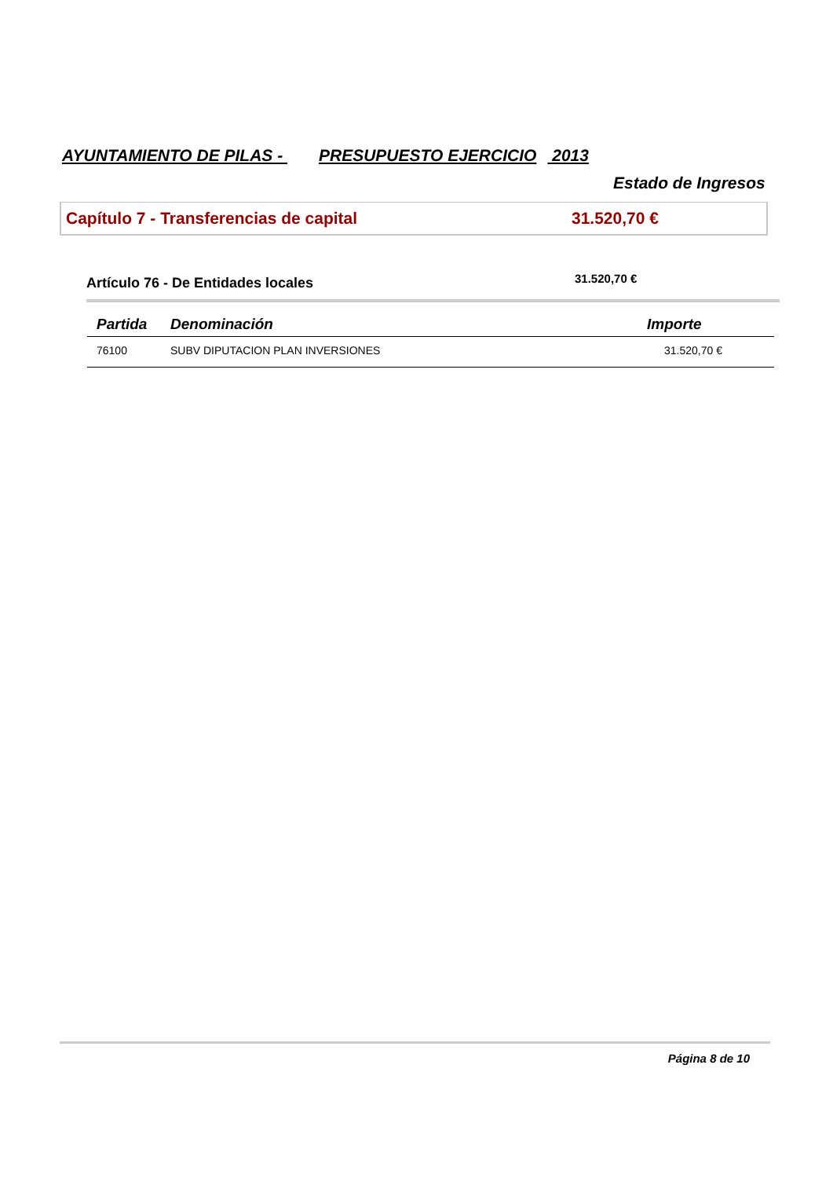AYUNTAMIENTO DE PILAS - PRESUPUESTO EJERCICIO 2013
Estado de Ingresos
Capítulo 7 - Transferencias de capital 31.520,70 €
Artículo 76 - De Entidades locales 31.520,70 €
| Partida | Denominación | Importe |
| --- | --- | --- |
| 76100 | SUBV DIPUTACION PLAN INVERSIONES | 31.520,70 € |
Página 8 de 10